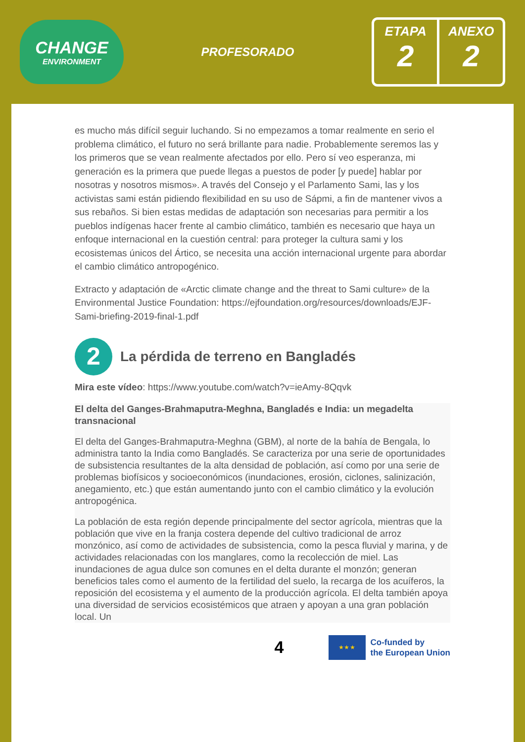CHANGE
ENVIRONMENT
PROFESORADO
ETAPA
2
ANEXO
2
es mucho más difícil seguir luchando. Si no empezamos a tomar realmente en serio el problema climático, el futuro no será brillante para nadie. Probablemente seremos las y los primeros que se vean realmente afectados por ello. Pero sí veo esperanza, mi generación es la primera que puede llegas a puestos de poder [y puede] hablar por nosotras y nosotros mismos». A través del Consejo y el Parlamento Sami, las y los activistas sami están pidiendo flexibilidad en su uso de Sápmi, a fin de mantener vivos a sus rebaños. Si bien estas medidas de adaptación son necesarias para permitir a los pueblos indígenas hacer frente al cambio climático, también es necesario que haya un enfoque internacional en la cuestión central: para proteger la cultura sami y los ecosistemas únicos del Ártico, se necesita una acción internacional urgente para abordar el cambio climático antropogénico.
Extracto y adaptación de «Arctic climate change and the threat to Sami culture» de la Environmental Justice Foundation: https://ejfoundation.org/resources/downloads/EJF-Sami-briefing-2019-final-1.pdf
2 La pérdida de terreno en Bangladés
Mira este vídeo: https://www.youtube.com/watch?v=ieAmy-8Qqvk
El delta del Ganges-Brahmaputra-Meghna, Bangladés e India: un megadelta transnacional
El delta del Ganges-Brahmaputra-Meghna (GBM), al norte de la bahía de Bengala, lo administra tanto la India como Bangladés. Se caracteriza por una serie de oportunidades de subsistencia resultantes de la alta densidad de población, así como por una serie de problemas biofísicos y socioeconómicos (inundaciones, erosión, ciclones, salinización, anegamiento, etc.) que están aumentando junto con el cambio climático y la evolución antropogénica.
La población de esta región depende principalmente del sector agrícola, mientras que la población que vive en la franja costera depende del cultivo tradicional de arroz monzónico, así como de actividades de subsistencia, como la pesca fluvial y marina, y de actividades relacionadas con los manglares, como la recolección de miel. Las inundaciones de agua dulce son comunes en el delta durante el monzón; generan beneficios tales como el aumento de la fertilidad del suelo, la recarga de los acuíferos, la reposición del ecosistema y el aumento de la producción agrícola. El delta también apoya una diversidad de servicios ecosistémicos que atraen y apoyan a una gran población local. Un
4
★ ★ ★
Co-funded by
the European Union